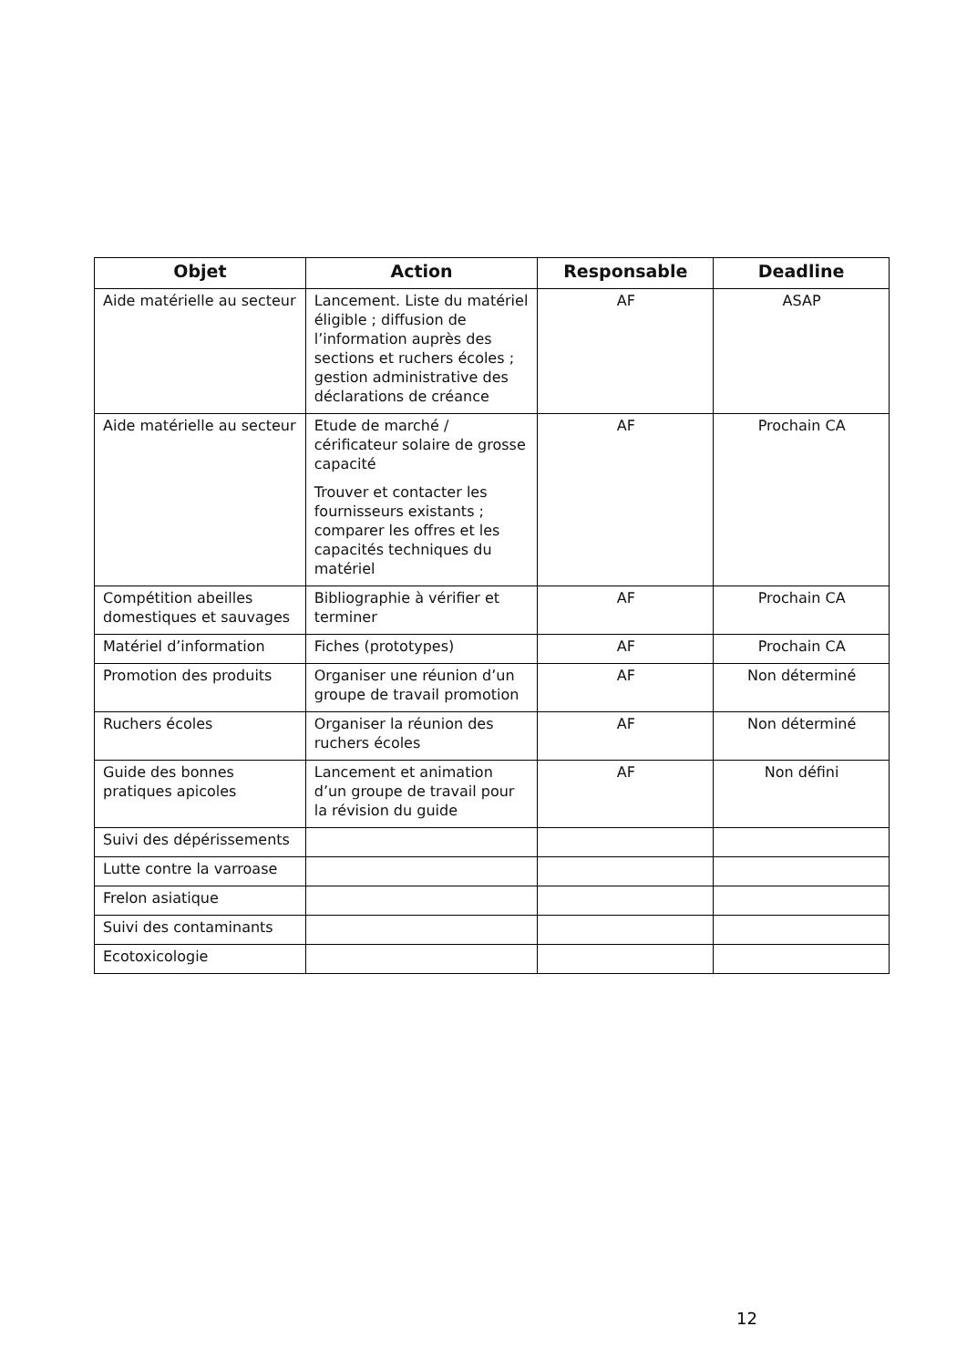| Objet | Action | Responsable | Deadline |
| --- | --- | --- | --- |
| Aide matérielle au secteur | Lancement. Liste du matériel éligible ; diffusion de l’information auprès des sections et ruchers écoles ; gestion administrative des déclarations de créance | AF | ASAP |
| Aide matérielle au secteur | Etude de marché / cérificateur solaire de grosse capacité Trouver et contacter les fournisseurs existants ; comparer les offres et les capacités techniques du matériel | AF | Prochain CA |
| Compétition abeilles domestiques et sauvages | Bibliographie à vérifier et terminer | AF | Prochain CA |
| Matériel d’information | Fiches (prototypes) | AF | Prochain CA |
| Promotion des produits | Organiser une réunion d’un groupe de travail promotion | AF | Non déterminé |
| Ruchers écoles | Organiser la réunion des ruchers écoles | AF | Non déterminé |
| Guide des bonnes pratiques apicoles | Lancement et animation d’un groupe de travail pour la révision du guide | AF | Non défini |
| Suivi des dépérissements | | | |
| Lutte contre la varroase | | | |
| Frelon asiatique | | | |
| Suivi des contaminants | | | |
| Ecotoxicologie | | | |
12